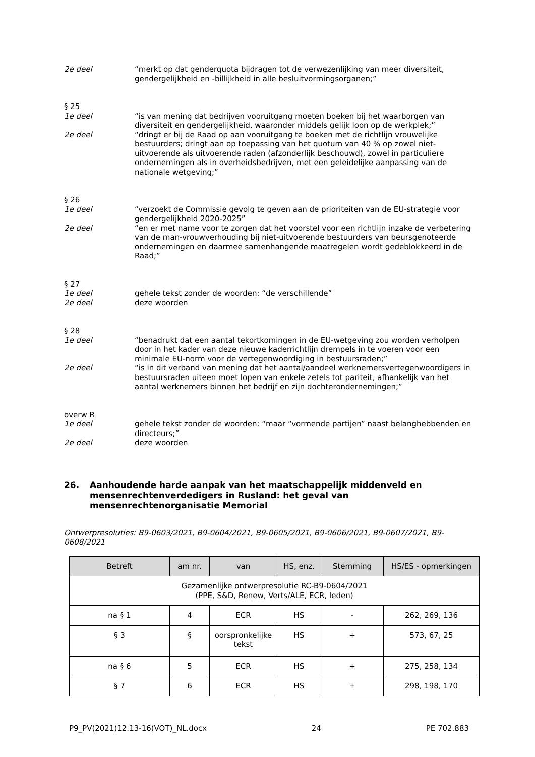2e deel “merkt op dat genderquota bijdragen tot de verwezenlijking van meer diversiteit, gendergelijkheid en -billijkheid in alle besluitvormingsorganen;”
§ 25
1e deel “is van mening dat bedrijven vooruitgang moeten boeken bij het waarborgen van diversiteit en gendergelijkheid, waaronder middels gelijk loon op de werkplek;”
2e deel “dringt er bij de Raad op aan vooruitgang te boeken met de richtlijn vrouwelijke bestuurders; dringt aan op toepassing van het quotum van 40 % op zowel niet-uitvoerende als uitvoerende raden (afzonderlijk beschouwd), zowel in particuliere ondernemingen als in overheidsbedrijven, met een geleidelijke aanpassing van de nationale wetgeving;”
§ 26
1e deel “verzoekt de Commissie gevolg te geven aan de prioriteiten van de EU-strategie voor gendergelijkheid 2020-2025”
2e deel “en er met name voor te zorgen dat het voorstel voor een richtlijn inzake de verbetering van de man-vrouwverhouding bij niet-uitvoerende bestuurders van beursgenoteerde ondernemingen en daarmee samenhangende maatregelen wordt gedeblokkeerd in de Raad;”
§ 27
1e deel gehele tekst zonder de woorden: “de verschillende”
2e deel deze woorden
§ 28
1e deel “benadrukt dat een aantal tekortkomingen in de EU-wetgeving zou worden verholpen door in het kader van deze nieuwe kaderrichtlijn drempels in te voeren voor een minimale EU-norm voor de vertegenwoordiging in bestuursraden;”
2e deel “is in dit verband van mening dat het aantal/aandeel werknemersvertegenwoordigers in bestuursraden uiteen moet lopen van enkele zetels tot pariteit, afhankelijk van het aantal werknemers binnen het bedrijf en zijn dochterondernemingen;”
overw R
1e deel gehele tekst zonder de woorden: “maar “vormende partijen” naast belanghebbenden en directeurs;”
2e deel deze woorden
26. Aanhoudende harde aanpak van het maatschappelijk middenveld en mensenrechtenverdedigers in Rusland: het geval van mensenrechtenorganisatie Memorial
Ontwerpresoluties: B9-0603/2021, B9-0604/2021, B9-0605/2021, B9-0606/2021, B9-0607/2021, B9-0608/2021
| Betreft | am nr. | van | HS, enz. | Stemming | HS/ES - opmerkingen |
| --- | --- | --- | --- | --- | --- |
| Gezamenlijke ontwerpresolutie RC-B9-0604/2021 (PPE, S&D, Renew, Verts/ALE, ECR, leden) | | | | | |
| na § 1 | 4 | ECR | HS | - | 262, 269, 136 |
| § 3 | § | oorspronkelijke tekst | HS | + | 573, 67, 25 |
| na § 6 | 5 | ECR | HS | + | 275, 258, 134 |
| § 7 | 6 | ECR | HS | + | 298, 198, 170 |
P9_PV(2021)12.13-16(VOT)_NL.docx 24 PE 702.883